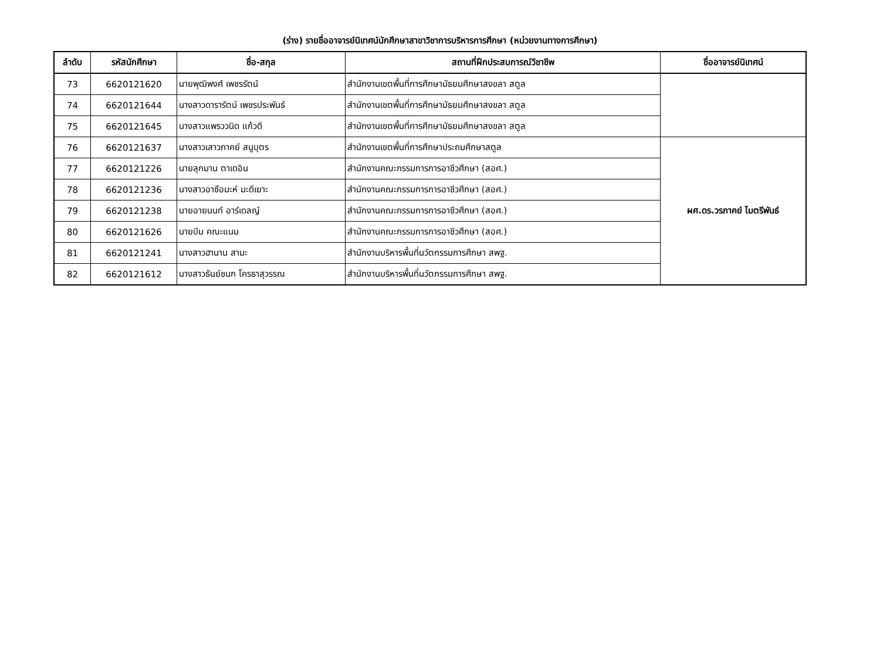(ร่าง) รายชื่ออาจารย์นิเทศน์นักศึกษาสาขาวิชาการบริหารการศึกษา (หน่วยงานทางการศึกษา)
| ลำดับ | รหัสนักศึกษา | ชื่อ-สกุล | สถานที่ฝึกประสบการณ์วิชาชีพ | ชื่ออาจารย์นิเทศน์ |
| --- | --- | --- | --- | --- |
| 73 | 6620121620 | นายพุฒิพงศ์ เพชรรัตน์ | สำนักงานเขตพื้นที่การศึกษามัธยมศึกษาสงขลา สตูล | |
| 74 | 6620121644 | นางสาวดารารัตน์ เพชรประพันธ์ | สำนักงานเขตพื้นที่การศึกษามัธยมศึกษาสงขลา สตูล | |
| 75 | 6620121645 | นางสาวแพรววนิด แก้วดี | สำนักงานเขตพื้นที่การศึกษามัธยมศึกษาสงขลา สตูล | |
| 76 | 6620121637 | นางสาวเสาวภาคย์ สนูบุตร | สำนักงานเขตพื้นที่การศึกษาประถมศึกษาสตูล | ผศ.ดร.วรภาคย์ ไมตรีพันธ์ |
| 77 | 6620121226 | นายลุกมาน ตาเดอิน | สำนักงานคณะกรรมการการอาชีวศึกษา (สอศ.) | |
| 78 | 6620121236 | นางสาวอาซือมะห์ มะดีเยาะ | สำนักงานคณะกรรมการการอาชีวศึกษา (สอศ.) | |
| 79 | 6620121238 | นายอายนนท์ อาร์เดลญ์ | สำนักงานคณะกรรมการการอาชีวศึกษา (สอศ.) | |
| 80 | 6620121626 | นายบีม คณะแนม | สำนักงานคณะกรรมการการอาชีวศึกษา (สอศ.) | |
| 81 | 6620121241 | นางสาวฮานาน สามะ | สำนักงานบริหารพื้นที่นวัตกรรมการศึกษา สพฐ. | |
| 82 | 6620121612 | นางสาวธันย์ชนก โครธาสุวรรณ | สำนักงานบริหารพื้นที่นวัตกรรมการศึกษา สพฐ. | |